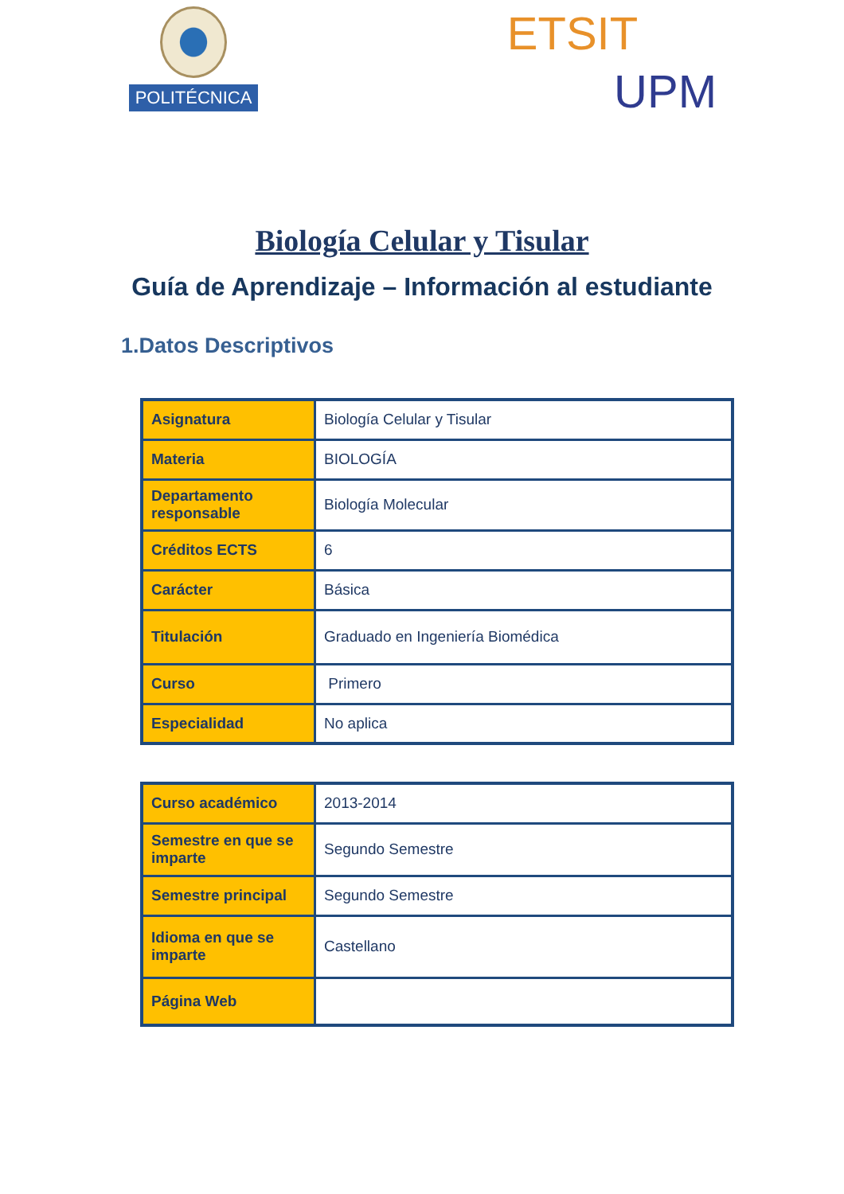POLITÉCNICA
ETSIT UPM
Biología Celular y Tisular
Guía de Aprendizaje – Información al estudiante
1.Datos Descriptivos
| Asignatura | Biología Celular y Tisular |
| Materia | BIOLOGÍA |
| Departamento responsable | Biología Molecular |
| Créditos ECTS | 6 |
| Carácter | Básica |
| Titulación | Graduado en Ingeniería Biomédica |
| Curso | Primero |
| Especialidad | No aplica |
| Curso académico | 2013-2014 |
| Semestre en que se imparte | Segundo Semestre |
| Semestre principal | Segundo Semestre |
| Idioma en que se imparte | Castellano |
| Página Web | |